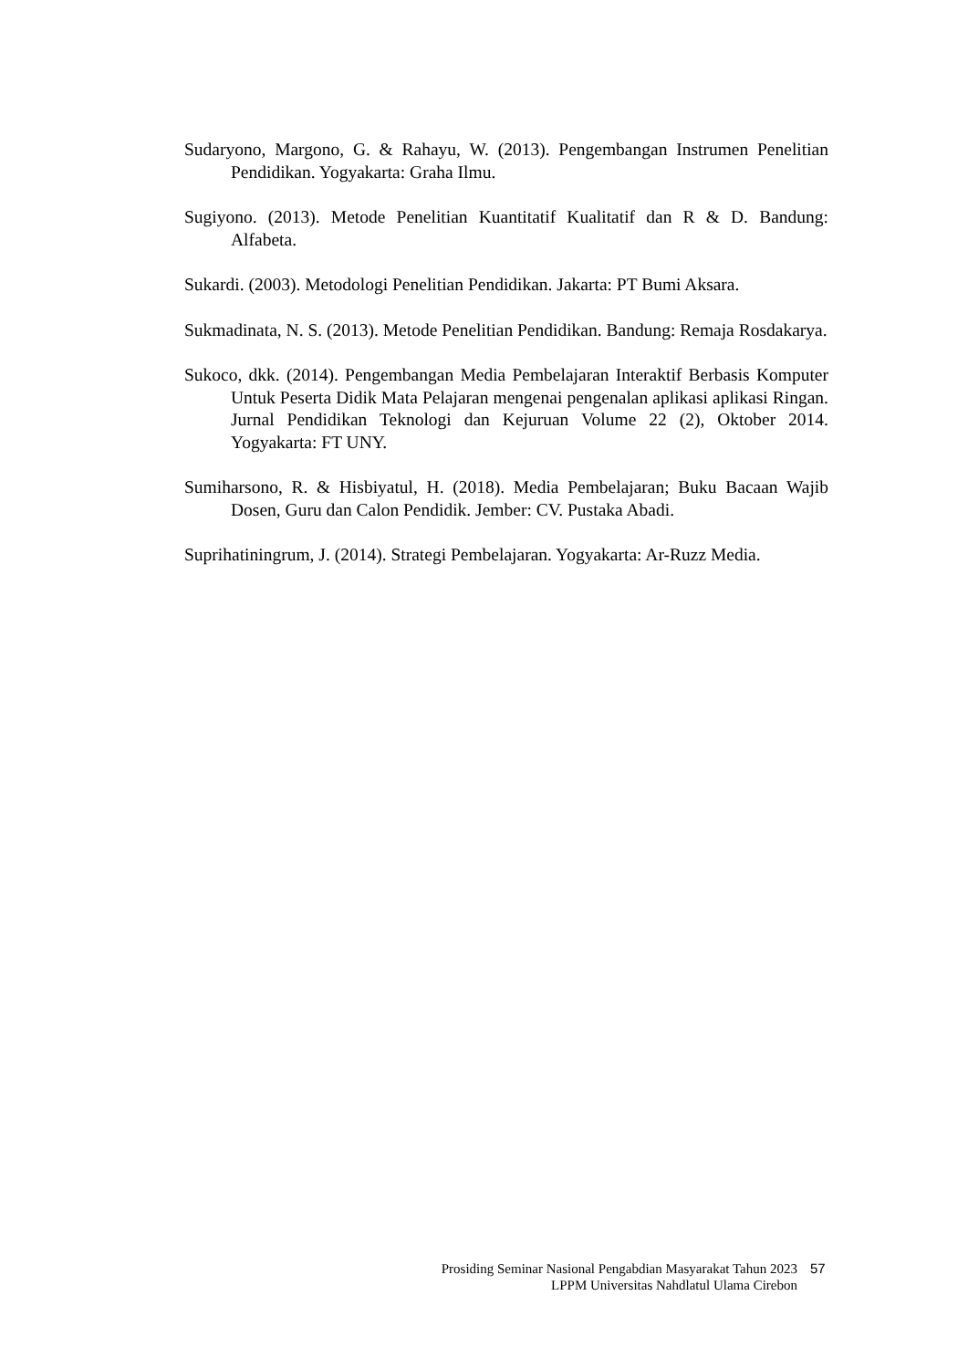Sudaryono, Margono, G. & Rahayu, W. (2013). Pengembangan Instrumen Penelitian Pendidikan. Yogyakarta: Graha Ilmu.
Sugiyono. (2013). Metode Penelitian Kuantitatif Kualitatif dan R & D. Bandung: Alfabeta.
Sukardi. (2003). Metodologi Penelitian Pendidikan. Jakarta: PT Bumi Aksara.
Sukmadinata, N. S. (2013). Metode Penelitian Pendidikan. Bandung: Remaja Rosdakarya.
Sukoco, dkk. (2014). Pengembangan Media Pembelajaran Interaktif Berbasis Komputer Untuk Peserta Didik Mata Pelajaran mengenai pengenalan aplikasi aplikasi Ringan. Jurnal Pendidikan Teknologi dan Kejuruan Volume 22 (2), Oktober 2014. Yogyakarta: FT UNY.
Sumiharsono, R. & Hisbiyatul, H. (2018). Media Pembelajaran; Buku Bacaan Wajib Dosen, Guru dan Calon Pendidik. Jember: CV. Pustaka Abadi.
Suprihatiningrum, J. (2014). Strategi Pembelajaran. Yogyakarta: Ar-Ruzz Media.
Prosiding Seminar Nasional Pengabdian Masyarakat Tahun 2023 57
LPPM Universitas Nahdlatul Ulama Cirebon